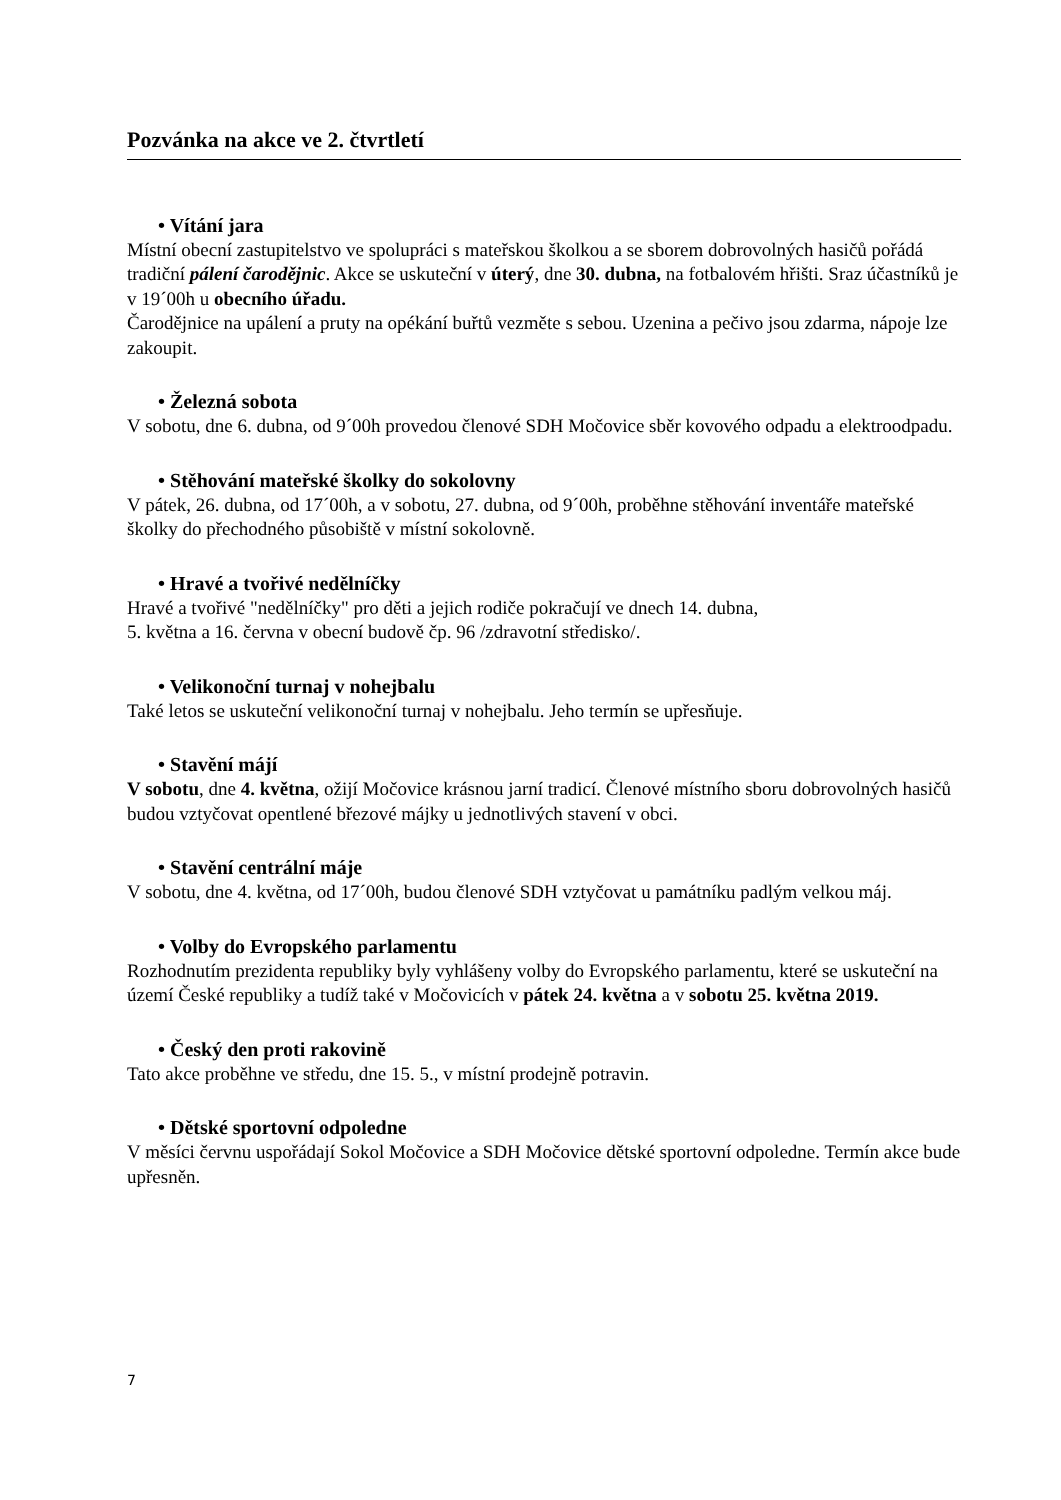Pozvánka na akce ve 2. čtvrtletí
• Vítání jara
Místní obecní zastupitelstvo ve spolupráci s mateřskou školkou a se sborem dobrovolných hasičů pořádá tradiční pálení čarodějnic. Akce se uskuteční v úterý, dne 30. dubna, na fotbalovém hřišti. Sraz účastníků je v 19´00h u obecního úřadu.
Čarodějnice na upálení a pruty na opékání buřtů vezměte s sebou. Uzenina a pečivo jsou zdarma, nápoje lze zakoupit.
• Železná sobota
V sobotu, dne 6. dubna, od 9´00h provedou členové SDH Močovice sběr kovového odpadu a elektroodpadu.
• Stěhování mateřské školky do sokolovny
V pátek, 26. dubna, od 17´00h, a v sobotu, 27. dubna, od 9´00h, proběhne stěhování inventáře mateřské školky do přechodného působiště v místní sokolovně.
• Hravé a tvořivé nedělníčky
Hravé a tvořivé "nedělníčky" pro děti a jejich rodiče pokračují ve dnech 14. dubna,
5. května a 16. června v obecní budově čp. 96 /zdravotní středisko/.
• Velikonoční turnaj v nohejbalu
Také letos se uskuteční velikonoční turnaj v nohejbalu. Jeho termín se upřesňuje.
• Stavění májí
V sobotu, dne 4. května, ožijí Močovice krásnou jarní tradicí. Členové místního sboru dobrovolných hasičů budou vztyčovat opentlené březové májky u jednotlivých stavení v obci.
• Stavění centrální máje
V sobotu, dne 4. května, od 17´00h, budou členové SDH vztyčovat u památníku padlým velkou máj.
• Volby do Evropského parlamentu
Rozhodnutím prezidenta republiky byly vyhlášeny volby do Evropského parlamentu, které se uskuteční na území České republiky a tudíž také v Močovicích v pátek 24. května a v sobotu 25. května 2019.
• Český den proti rakovině
Tato akce proběhne ve středu, dne 15. 5., v místní prodejně potravin.
• Dětské sportovní odpoledne
V měsíci červnu uspořádají Sokol Močovice a SDH Močovice dětské sportovní odpoledne. Termín akce bude upřesněn.
7